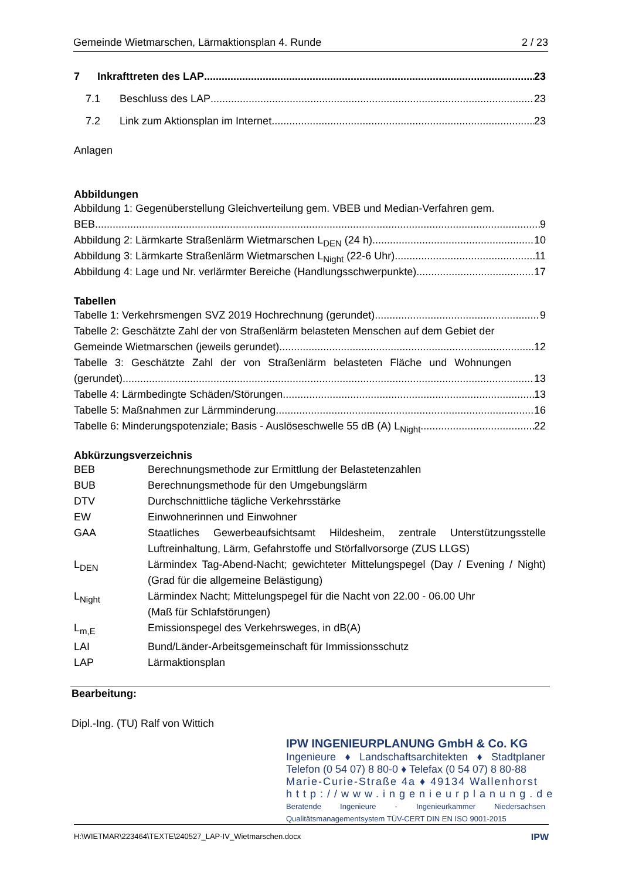Gemeinde Wietmarschen, Lärmaktionsplan 4. Runde 2 / 23
7 Inkrafttreten des LAP 23
7.1 Beschluss des LAP 23
7.2 Link zum Aktionsplan im Internet 23
Anlagen
Abbildungen
Abbildung 1: Gegenüberstellung Gleichverteilung gem. VBEB und Median-Verfahren gem.
BEB 9
Abbildung 2: Lärmkarte Straßenlärm Wietmarschen L<sub>DEN</sub> (24 h) 10
Abbildung 3: Lärmkarte Straßenlärm Wietmarschen L<sub>Night</sub> (22-6 Uhr) 11
Abbildung 4: Lage und Nr. verlärmter Bereiche (Handlungsschwerpunkte) 17
Tabellen
Tabelle 1: Verkehrsmengen SVZ 2019 Hochrechnung (gerundet) 9
Tabelle 2: Geschätzte Zahl der von Straßenlärm belasteten Menschen auf dem Gebiet der
Gemeinde Wietmarschen (jeweils gerundet) 12
Tabelle 3: Geschätzte Zahl der von Straßenlärm belasteten Fläche und Wohnungen
(gerundet) 13
Tabelle 4: Lärmbedingte Schäden/Störungen 13
Tabelle 5: Maßnahmen zur Lärmminderung 16
Tabelle 6: Minderungspotenziale; Basis - Auslöseschwelle 55 dB (A) L<sub>Night</sub> 22
Abkürzungsverzeichnis
BEB Berechnungsmethode zur Ermittlung der Belastetenzahlen
BUB Berechnungsmethode für den Umgebungslärm
DTV Durchschnittliche tägliche Verkehrsstärke
EW Einwohnerinnen und Einwohner
GAA Staatliches Gewerbeaufsichtsamt Hildesheim, zentrale Unterstützungsstelle Luftreinhaltung, Lärm, Gefahrstoffe und Störfallvorsorge (ZUS LLGS)
L<sub>DEN</sub> Lärmindex Tag-Abend-Nacht; gewichteter Mittelungspegel (Day / Evening / Night) (Grad für die allgemeine Belästigung)
L<sub>Night</sub> Lärmindex Nacht; Mittelungspegel für die Nacht von 22.00 - 06.00 Uhr
(Maß für Schlafstörungen)
L<sub>m,E</sub> Emissionspegel des Verkehrsweges, in dB(A)
LAI Bund/Länder-Arbeitsgemeinschaft für Immissionsschutz
LAP Lärmaktionsplan
Bearbeitung:
Dipl.-Ing. (TU) Ralf von Wittich
IPW INGENIEURPLANUNG GmbH & Co. KG
Ingenieure ♦ Landschaftsarchitekten ♦ Stadtplaner
Telefon (0 54 07) 8 80-0 ♦ Telefax (0 54 07) 8 80-88
Marie-Curie-Straße 4a ♦ 49134 Wallenhorst
http://www.ingenieurplanung.de
Beratende Ingenieure - Ingenieurkammer Niedersachsen
Qualitätsmanagementsystem TÜV-CERT DIN EN ISO 9001-2015
H:\WIETMAR\223464\TEXTE\240527_LAP-IV_Wietmarschen.docx IPW